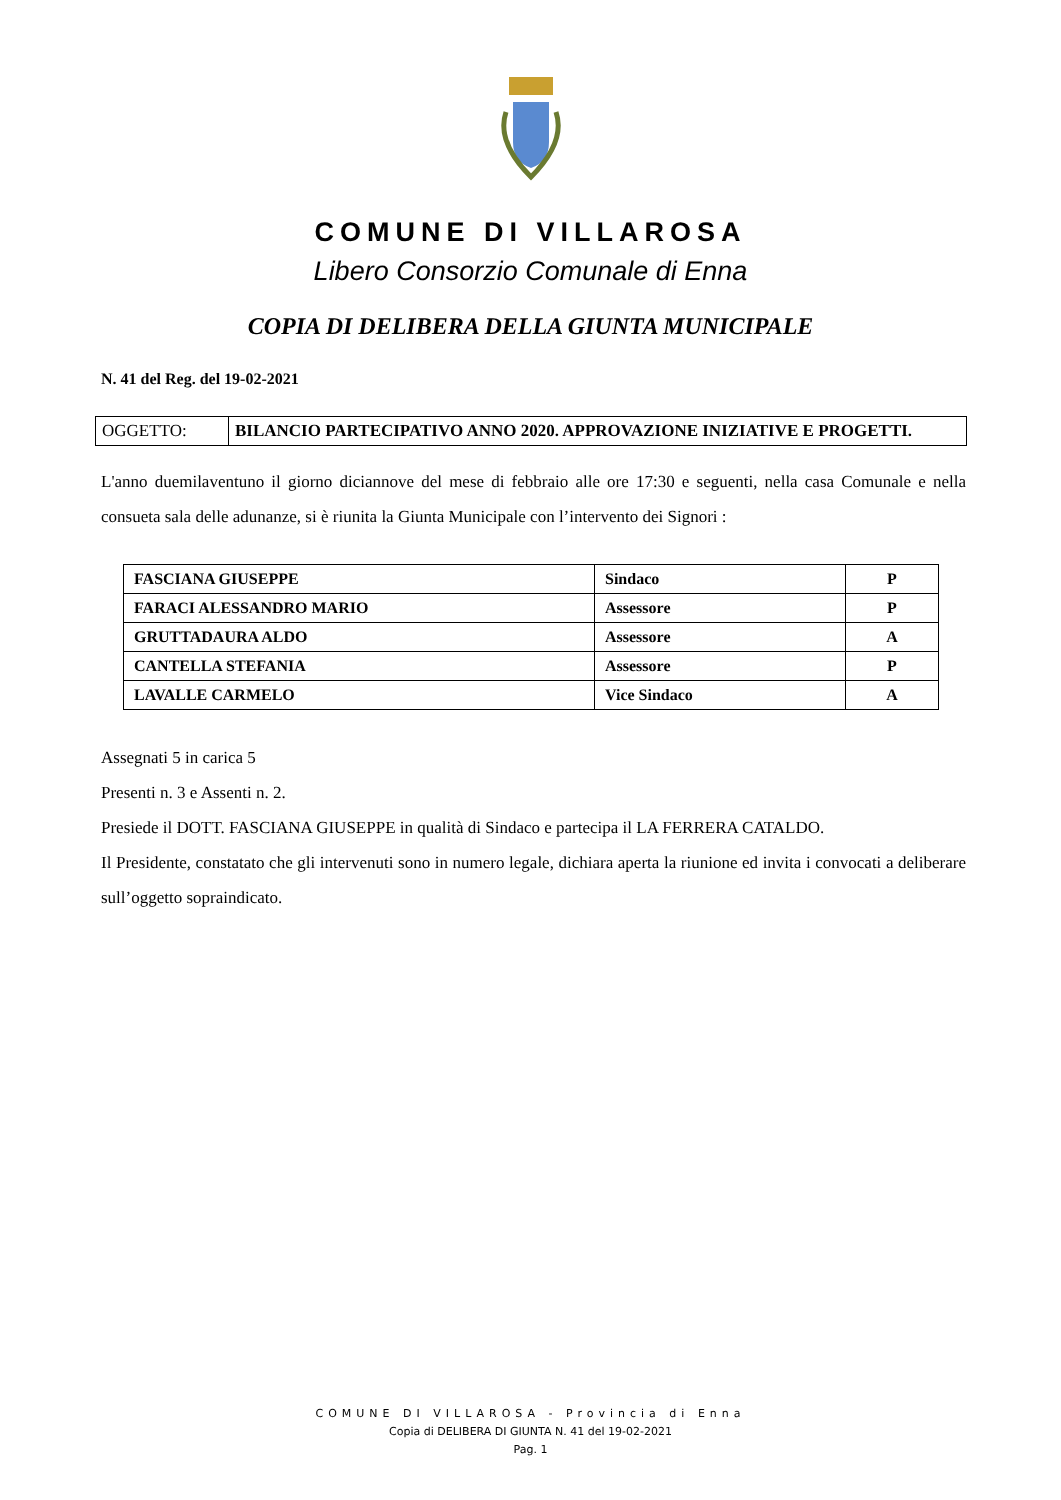COMUNE DI VILLAROSA
Libero Consorzio Comunale di Enna
COPIA DI DELIBERA DELLA GIUNTA MUNICIPALE
N. 41 del Reg. del 19-02-2021
| OGGETTO: | BILANCIO PARTECIPATIVO ANNO 2020. APPROVAZIONE INIZIATIVE E PROGETTI. |
L'anno duemilaventuno il giorno diciannove del mese di febbraio alle ore 17:30 e seguenti, nella casa Comunale e nella consueta sala delle adunanze, si è riunita la Giunta Municipale con l’intervento dei Signori :
| FASCIANA GIUSEPPE | Sindaco | P |
| FARACI ALESSANDRO MARIO | Assessore | P |
| GRUTTADAURA ALDO | Assessore | A |
| CANTELLA STEFANIA | Assessore | P |
| LAVALLE CARMELO | Vice Sindaco | A |
Assegnati 5 in carica 5
Presenti n. 3 e Assenti n. 2.
Presiede il DOTT. FASCIANA GIUSEPPE in qualità di Sindaco e partecipa il LA FERRERA CATALDO.
Il Presidente, constatato che gli intervenuti sono in numero legale, dichiara aperta la riunione ed invita i convocati a deliberare sull’oggetto sopraindicato.
COMUNE DI VILLAROSA - Provincia di Enna
Copia di DELIBERA DI GIUNTA N. 41 del 19-02-2021
Pag. 1